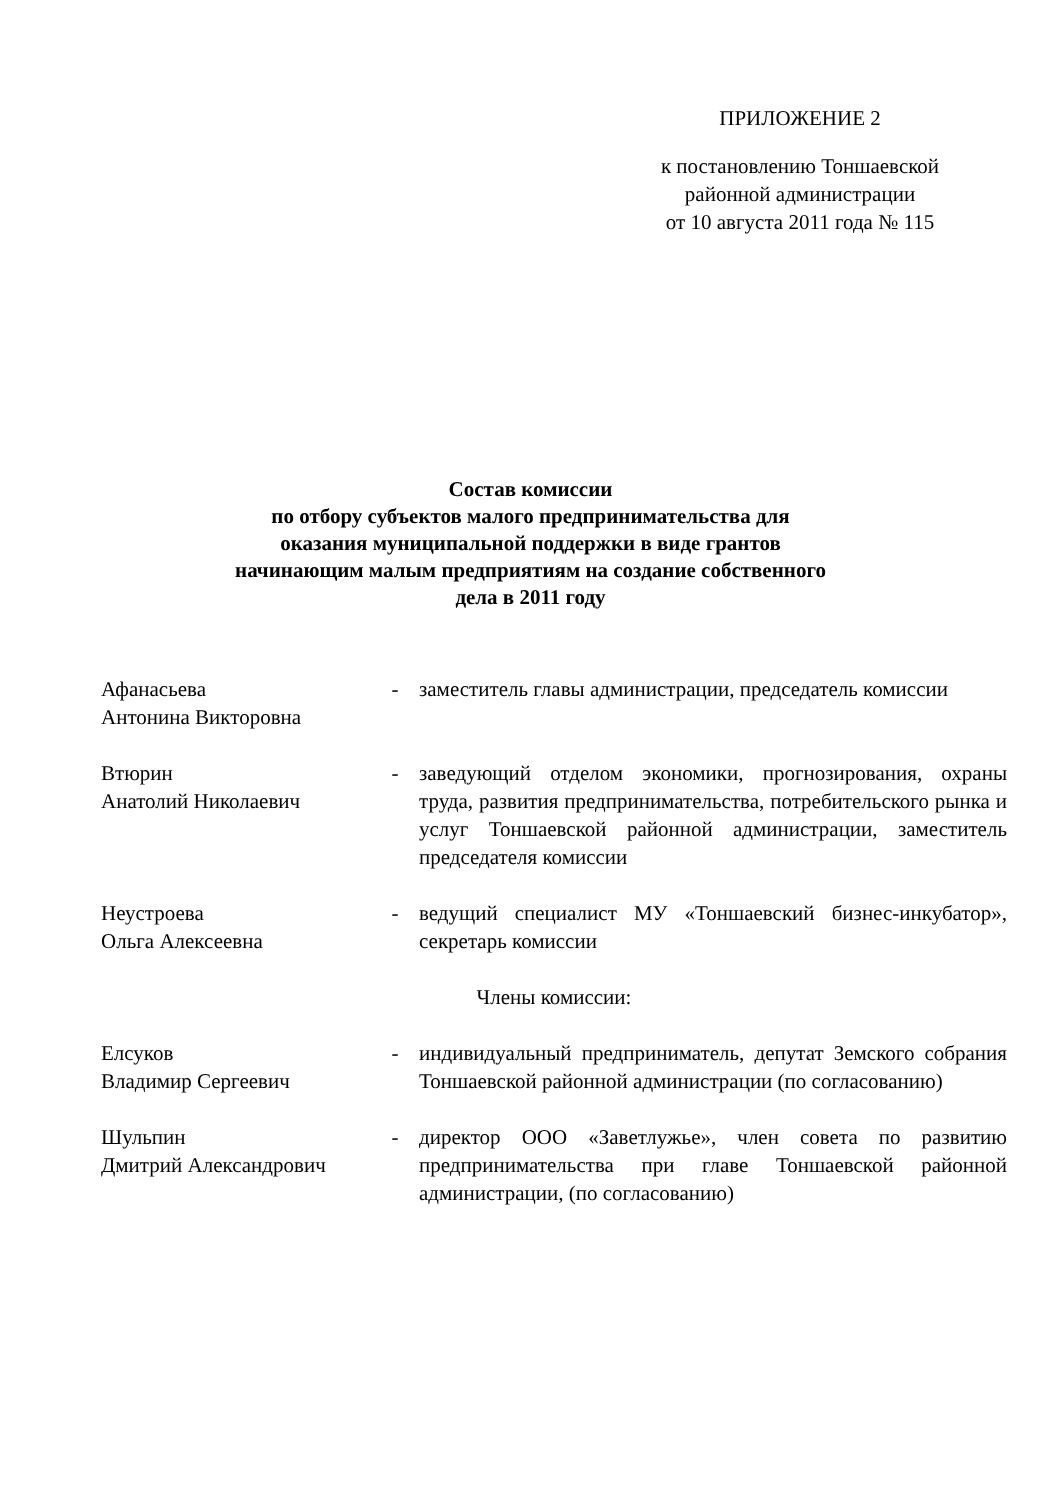ПРИЛОЖЕНИЕ 2
к постановлению Тоншаевской
районной администрации
от 10 августа 2011 года № 115
Состав комиссии
по отбору субъектов малого предпринимательства для
оказания муниципальной поддержки в виде грантов
начинающим малым предприятиям на создание собственного
дела в 2011 году
| Афанасьева Антонина Викторовна | - | заместитель главы администрации, председатель комиссии |
| Втюрин Анатолий Николаевич | - | заведующий отделом экономики, прогнозирования, охраны труда, развития предпринимательства, потребительского рынка и услуг Тоншаевской районной администрации, заместитель председателя комиссии |
| Неустроева Ольга Алексеевна | - | ведущий специалист МУ «Тоншаевский бизнес-инкубатор», секретарь комиссии |
| Члены комиссии: | | |
| Елсуков Владимир Сергеевич | - | индивидуальный предприниматель, депутат Земского собрания Тоншаевской районной администрации (по согласованию) |
| Шульпин Дмитрий Александрович | - | директор ООО «Заветлужье», член совета по развитию предпринимательства при главе Тоншаевской районной администрации, (по согласованию) |